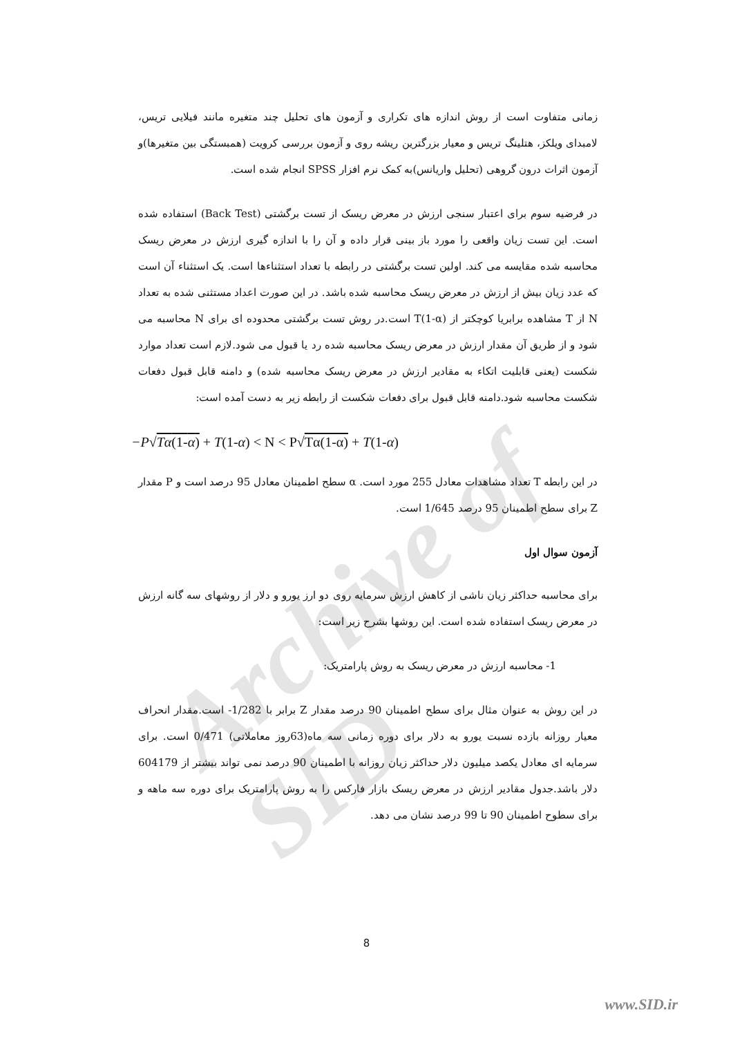Archive of SID
زمانی متفاوت است از روش اندازه های تکراری و آزمون های تحلیل چند متغیره مانند فیلایی تریس، لامبدای ویلکز، هتلینگ تریس و معیار بزرگترین ریشه روی و آزمون بررسی کرویت (همبستگی بین متغیرها)و آزمون اثرات درون گروهی (تحلیل واریانس)به کمک نرم افزار SPSS انجام شده است.
در فرضیه سوم برای اعتبار سنجی ارزش در معرض ریسک از تست برگشتی (Back Test) استفاده شده است. این تست زیان واقعی را مورد باز بینی قرار داده و آن را با اندازه گیری ارزش در معرض ریسک محاسبه شده مقایسه می کند. اولین تست برگشتی در رابطه با تعداد استثناءها است. یک استثناء آن است که عدد زیان بیش از ارزش در معرض ریسک محاسبه شده باشد. در این صورت اعداد مستثنی شده به تعداد N از T مشاهده برابریا کوچکتر از T(1-α) است.در روش تست برگشتی محدوده ای برای N محاسبه می شود و از طریق آن مقدار ارزش در معرض ریسک محاسبه شده رد یا قبول می شود.لازم است تعداد موارد شکست (یعنی قابلیت اتکاء به مقادیر ارزش در معرض ریسک محاسبه شده) و دامنه قابل قبول دفعات شکست محاسبه شود.دامنه قابل قبول برای دفعات شکست از رابطه زیر به دست آمده است:
−P√Tα(1-α) + T(1-α) < N < P√Tα(1-α) + T(1-α)
در این رابطه T تعداد مشاهدات معادل 255 مورد است. α سطح اطمینان معادل 95 درصد است و P مقدار Z برای سطح اطمینان 95 درصد 1/645 است.
آزمون سوال اول
برای محاسبه حداکثر زیان ناشی از کاهش ارزش سرمایه روی دو ارز یورو و دلار از روشهای سه گانه ارزش در معرض ریسک استفاده شده است. این روشها بشرح زیر است:
1- محاسبه ارزش در معرض ریسک به روش پارامتریک:
در این روش به عنوان مثال برای سطح اطمینان 90 درصد مقدار Z برابر با 1/282- است.مقدار انحراف معیار روزانه بازده نسبت یورو به دلار برای دوره زمانی سه ماه(63روز معاملاتی) 0/471 است. برای سرمایه ای معادل یکصد میلیون دلار حداکثر زیان روزانه با اطمینان 90 درصد نمی تواند بیشتر از 604179 دلار باشد.جدول مقادیر ارزش در معرض ریسک بازار فارکس را به روش پارامتریک برای دوره سه ماهه و برای سطوح اطمینان 90 تا 99 درصد نشان می دهد.
8
www.SID.ir